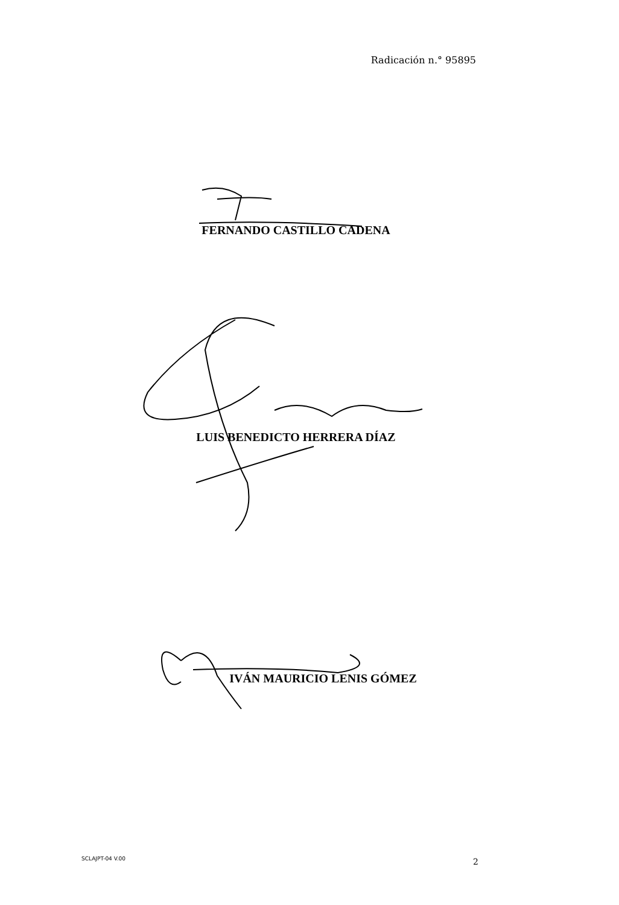Radicación n.° 95895
FERNANDO CASTILLO CADENA
LUIS BENEDICTO HERRERA DÍAZ
IVÁN MAURICIO LENIS GÓMEZ
SCLAJPT-04 V.00 2